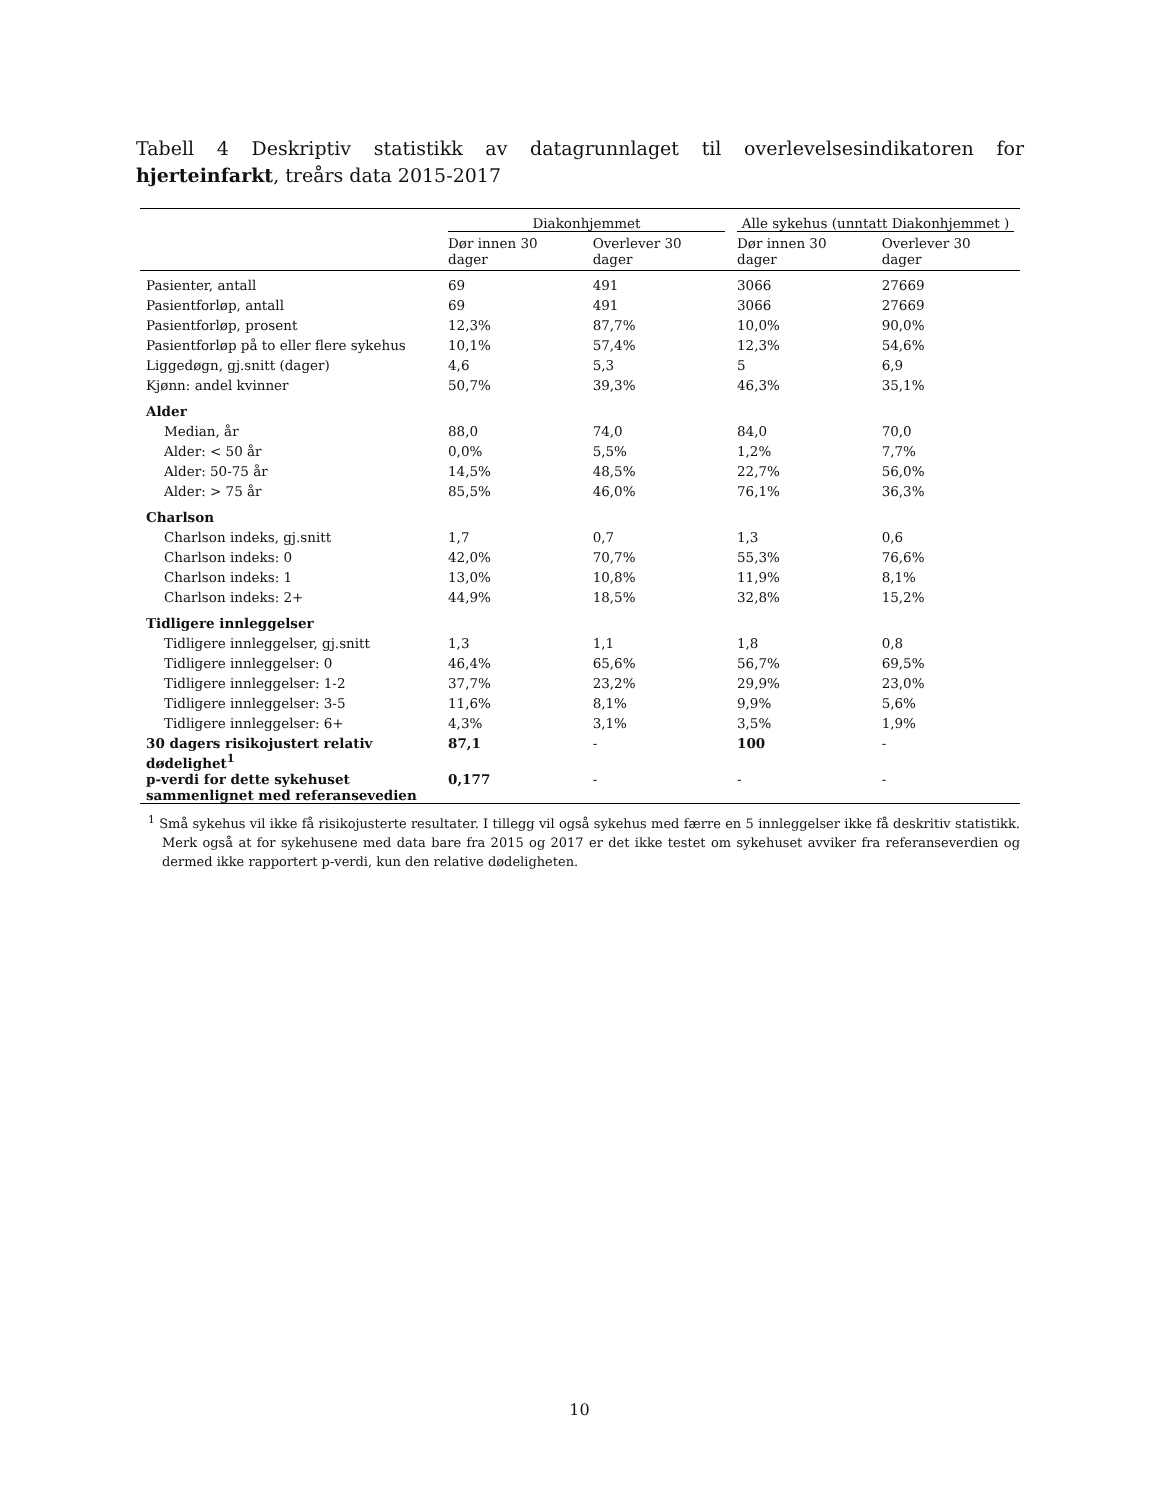Tabell 4 Deskriptiv statistikk av datagrunnlaget til overlevelsesindikatoren for hjerteinfarkt, treårs data 2015-2017
| | Diakonhjemmet | | Alle sykehus (unntatt Diakonhjemmet ) | |
| --- | --- | --- | --- | --- |
| | Dør innen 30 dager | Overlever 30 dager | Dør innen 30 dager | Overlever 30 dager |
| Pasienter, antall | 69 | 491 | 3066 | 27669 |
| Pasientforløp, antall | 69 | 491 | 3066 | 27669 |
| Pasientforløp, prosent | 12,3% | 87,7% | 10,0% | 90,0% |
| Pasientforløp på to eller flere sykehus | 10,1% | 57,4% | 12,3% | 54,6% |
| Liggedøgn, gj.snitt (dager) | 4,6 | 5,3 | 5 | 6,9 |
| Kjønn: andel kvinner | 50,7% | 39,3% | 46,3% | 35,1% |
| Alder | | | | |
| Median, år | 88,0 | 74,0 | 84,0 | 70,0 |
| Alder: < 50 år | 0,0% | 5,5% | 1,2% | 7,7% |
| Alder: 50-75 år | 14,5% | 48,5% | 22,7% | 56,0% |
| Alder: > 75 år | 85,5% | 46,0% | 76,1% | 36,3% |
| Charlson | | | | |
| Charlson indeks, gj.snitt | 1,7 | 0,7 | 1,3 | 0,6 |
| Charlson indeks: 0 | 42,0% | 70,7% | 55,3% | 76,6% |
| Charlson indeks: 1 | 13,0% | 10,8% | 11,9% | 8,1% |
| Charlson indeks: 2+ | 44,9% | 18,5% | 32,8% | 15,2% |
| Tidligere innleggelser | | | | |
| Tidligere innleggelser, gj.snitt | 1,3 | 1,1 | 1,8 | 0,8 |
| Tidligere innleggelser: 0 | 46,4% | 65,6% | 56,7% | 69,5% |
| Tidligere innleggelser: 1-2 | 37,7% | 23,2% | 29,9% | 23,0% |
| Tidligere innleggelser: 3-5 | 11,6% | 8,1% | 9,9% | 5,6% |
| Tidligere innleggelser: 6+ | 4,3% | 3,1% | 3,5% | 1,9% |
| 30 dagers risikojustert relativ dødelighet<sup>1</sup> | 87,1 | - | 100 | - |
| p-verdi for dette sykehuset sammenlignet med referansevedien | 0,177 | - | - | - |
<sup>1</sup> Små sykehus vil ikke få risikojusterte resultater. I tillegg vil også sykehus med færre en 5 innleggelser ikke få deskritiv statistikk. Merk også at for sykehusene med data bare fra 2015 og 2017 er det ikke testet om sykehuset avviker fra referanseverdien og dermed ikke rapportert p-verdi, kun den relative dødeligheten.
10